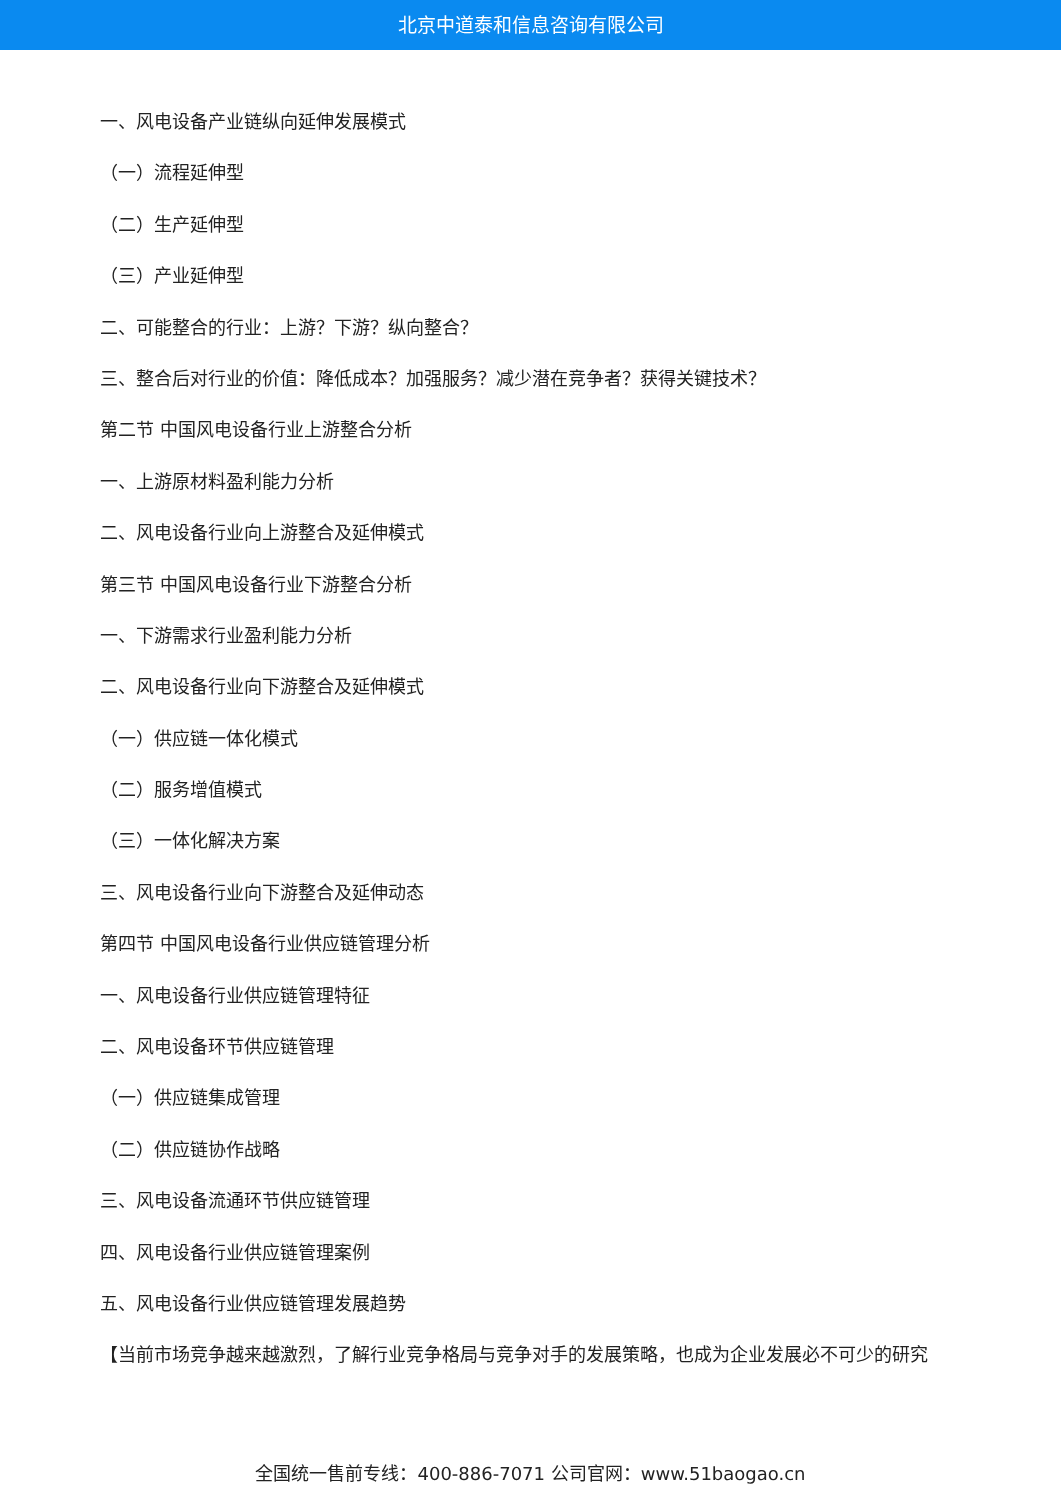北京中道泰和信息咨询有限公司
一、风电设备产业链纵向延伸发展模式
（一）流程延伸型
（二）生产延伸型
（三）产业延伸型
二、可能整合的行业：上游？下游？纵向整合？
三、整合后对行业的价值：降低成本？加强服务？减少潜在竞争者？获得关键技术？
第二节 中国风电设备行业上游整合分析
一、上游原材料盈利能力分析
二、风电设备行业向上游整合及延伸模式
第三节 中国风电设备行业下游整合分析
一、下游需求行业盈利能力分析
二、风电设备行业向下游整合及延伸模式
（一）供应链一体化模式
（二）服务增值模式
（三）一体化解决方案
三、风电设备行业向下游整合及延伸动态
第四节 中国风电设备行业供应链管理分析
一、风电设备行业供应链管理特征
二、风电设备环节供应链管理
（一）供应链集成管理
（二）供应链协作战略
三、风电设备流通环节供应链管理
四、风电设备行业供应链管理案例
五、风电设备行业供应链管理发展趋势
【当前市场竞争越来越激烈，了解行业竞争格局与竞争对手的发展策略，也成为企业发展必不可少的研究
全国统一售前专线：400-886-7071 公司官网：www.51baogao.cn